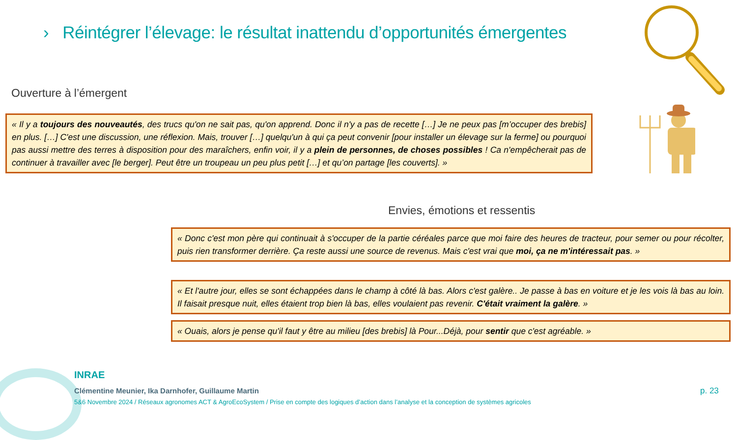› Réintégrer l’élevage: le résultat inattendu d’opportunités émergentes
Ouverture à l’émergent
« Il y a toujours des nouveautés, des trucs qu'on ne sait pas, qu'on apprend. Donc il n'y a pas de recette […] Je ne peux pas [m’occuper des brebis] en plus. […] C'est une discussion, une réflexion. Mais, trouver […] quelqu'un à qui ça peut convenir [pour installer un élevage sur la ferme] ou pourquoi pas aussi mettre des terres à disposition pour des maraîchers, enfin voir, il y a plein de personnes, de choses possibles ! Ca n'empêcherait pas de continuer à travailler avec [le berger]. Peut être un troupeau un peu plus petit […] et qu’on partage [les couverts]. »
Envies, émotions et ressentis
« Donc c'est mon père qui continuait à s'occuper de la partie céréales parce que moi faire des heures de tracteur, pour semer ou pour récolter, puis rien transformer derrière. Ça reste aussi une source de revenus. Mais c'est vrai que moi, ça ne m'intéressait pas. »
« Et l'autre jour, elles se sont échappées dans le champ à côté là bas. Alors c'est galère.. Je passe à bas en voiture et je les vois là bas au loin. Il faisait presque nuit, elles étaient trop bien là bas, elles voulaient pas revenir. C'était vraiment la galère. »
« Ouais, alors je pense qu'il faut y être au milieu [des brebis] là Pour...Déjà, pour sentir que c'est agréable. »
INRAE
Clémentine Meunier, Ika Darnhofer, Guillaume Martin
5&6 Novembre 2024 / Réseaux agronomes ACT & AgroEcoSystem / Prise en compte des logiques d’action dans l’analyse et la conception de systèmes agricoles
p. 23